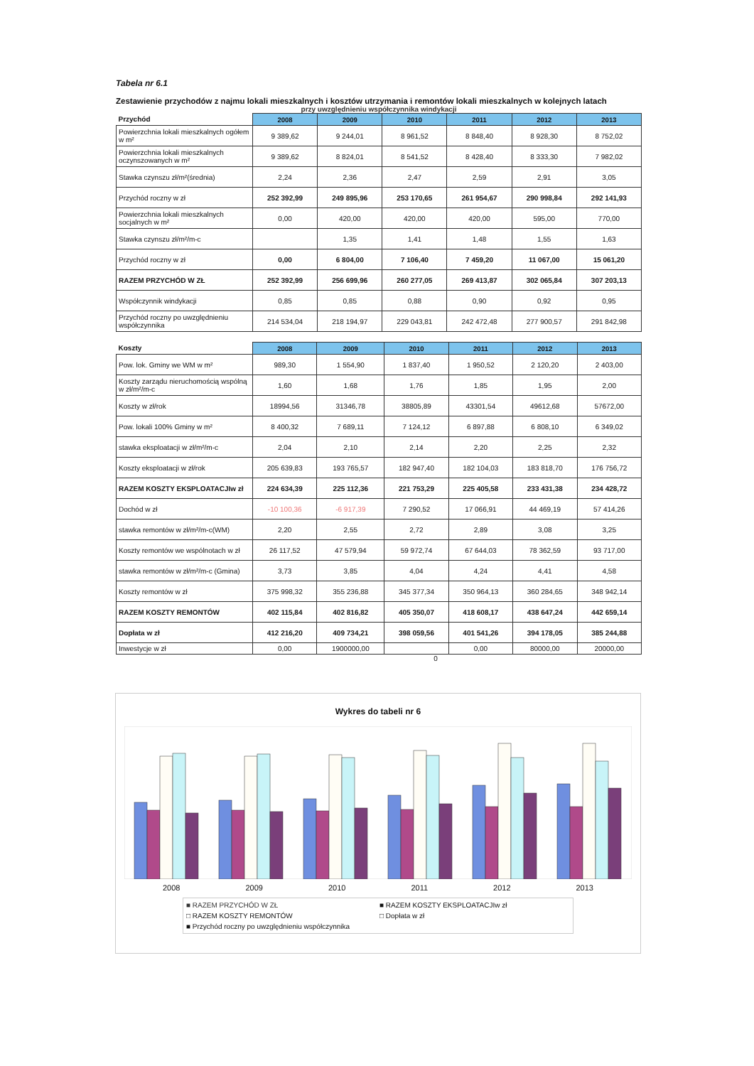Tabela nr 6.1
Zestawienie przychodów z najmu lokali mieszkalnych i kosztów utrzymania i remontów lokali mieszkalnych w kolejnych latach
przy uwzględnieniu współczynnika windykacji
| Przychód | 2008 | 2009 | 2010 | 2011 | 2012 | 2013 |
| --- | --- | --- | --- | --- | --- | --- |
| Powierzchnia lokali mieszkalnych ogółem w m² | 9 389,62 | 9 244,01 | 8 961,52 | 8 848,40 | 8 928,30 | 8 752,02 |
| Powierzchnia lokali mieszkalnych oczynszowanych w m² | 9 389,62 | 8 824,01 | 8 541,52 | 8 428,40 | 8 333,30 | 7 982,02 |
| Stawka czynszu zł/m²(średnia) | 2,24 | 2,36 | 2,47 | 2,59 | 2,91 | 3,05 |
| Przychód roczny w zł | 252 392,99 | 249 895,96 | 253 170,65 | 261 954,67 | 290 998,84 | 292 141,93 |
| Powierzchnia lokali mieszkalnych socjalnych w m² | 0,00 | 420,00 | 420,00 | 420,00 | 595,00 | 770,00 |
| Stawka czynszu zł/m²/m-c | | 1,35 | 1,41 | 1,48 | 1,55 | 1,63 |
| Przychód roczny w zł | 0,00 | 6 804,00 | 7 106,40 | 7 459,20 | 11 067,00 | 15 061,20 |
| RAZEM PRZYCHÓD W ZŁ | 252 392,99 | 256 699,96 | 260 277,05 | 269 413,87 | 302 065,84 | 307 203,13 |
| Współczynnik windykacji | 0,85 | 0,85 | 0,88 | 0,90 | 0,92 | 0,95 |
| Przychód roczny po uwzględnieniu współczynnika | 214 534,04 | 218 194,97 | 229 043,81 | 242 472,48 | 277 900,57 | 291 842,98 |
| Koszty | 2008 | 2009 | 2010 | 2011 | 2012 | 2013 |
| --- | --- | --- | --- | --- | --- | --- |
| Pow. lok. Gminy we WM w m² | 989,30 | 1 554,90 | 1 837,40 | 1 950,52 | 2 120,20 | 2 403,00 |
| Koszty zarządu nieruchomością wspólną w zł/m²/m-c | 1,60 | 1,68 | 1,76 | 1,85 | 1,95 | 2,00 |
| Koszty w zł/rok | 18994,56 | 31346,78 | 38805,89 | 43301,54 | 49612,68 | 57672,00 |
| Pow. lokali 100% Gminy w m² | 8 400,32 | 7 689,11 | 7 124,12 | 6 897,88 | 6 808,10 | 6 349,02 |
| stawka eksploatacji w zł/m²/m-c | 2,04 | 2,10 | 2,14 | 2,20 | 2,25 | 2,32 |
| Koszty eksploatacji w zł/rok | 205 639,83 | 193 765,57 | 182 947,40 | 182 104,03 | 183 818,70 | 176 756,72 |
| RAZEM KOSZTY EKSPLOATACJIw zł | 224 634,39 | 225 112,36 | 221 753,29 | 225 405,58 | 233 431,38 | 234 428,72 |
| Dochód w zł | -10 100,36 | -6 917,39 | 7 290,52 | 17 066,91 | 44 469,19 | 57 414,26 |
| stawka remontów w zł/m²/m-c(WM) | 2,20 | 2,55 | 2,72 | 2,89 | 3,08 | 3,25 |
| Koszty remontów we wspólnotach w zł | 26 117,52 | 47 579,94 | 59 972,74 | 67 644,03 | 78 362,59 | 93 717,00 |
| stawka remontów w zł/m²/m-c (Gmina) | 3,73 | 3,85 | 4,04 | 4,24 | 4,41 | 4,58 |
| Koszty remontów w zł | 375 998,32 | 355 236,88 | 345 377,34 | 350 964,13 | 360 284,65 | 348 942,14 |
| RAZEM KOSZTY REMONTÓW | 402 115,84 | 402 816,82 | 405 350,07 | 418 608,17 | 438 647,24 | 442 659,14 |
| Dopłata w zł | 412 216,20 | 409 734,21 | 398 059,56 | 401 541,26 | 394 178,05 | 385 244,88 |
| Inwestycje w zł | 0,00 | 1900000,00 | | 0,00 | 80000,00 | 20000,00 |
0
Wykres do tabeli nr 6
2008 2009 2010 2011 2012 2013
■ RAZEM PRZYCHÓD W ZŁ ■ RAZEM KOSZTY EKSPLOATACJIw zł □ RAZEM KOSZTY REMONTÓW □ Dopłata w zł ■ Przychód roczny po uwzględnieniu współczynnika